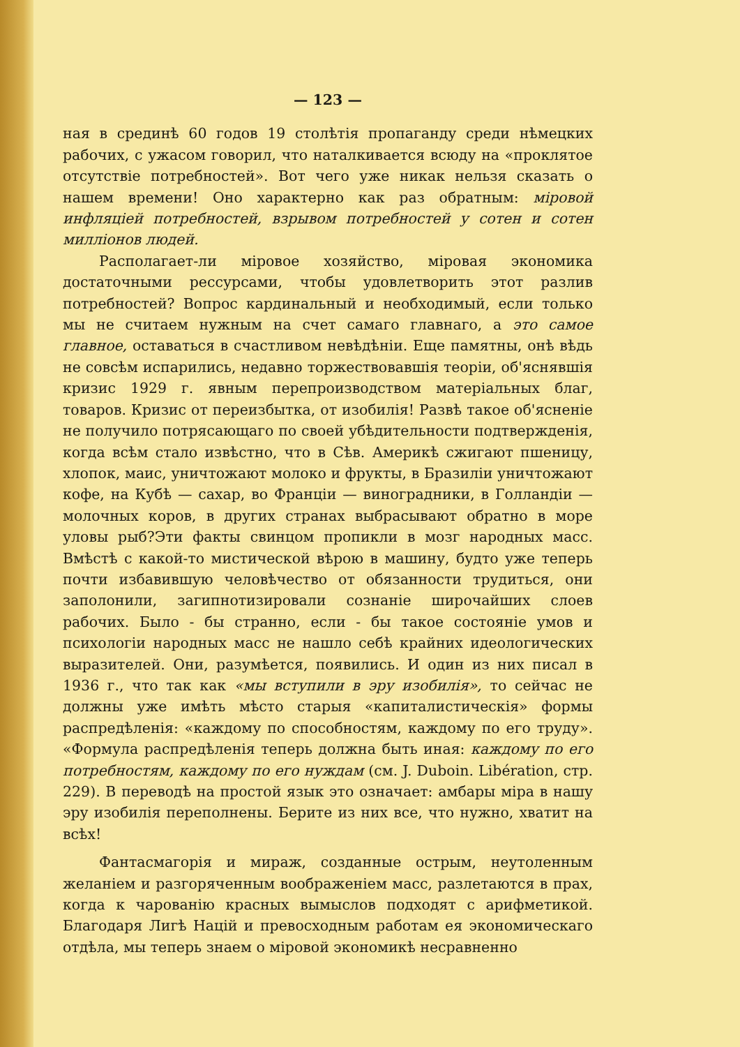— 123 —
ная в срединѣ 60 годов 19 столѣтія пропаганду среди нѣмецких рабочих, с ужасом говорил, что наталкивается всюду на «проклятое отсутствіе потребностей». Вот чего уже никак нельзя сказать о нашем времени! Оно характерно как раз обратным: міровой инфляціей потребностей, взрывом потребностей у сотен и сотен милліонов людей.
Располагает-ли міровое хозяйство, міровая экономика достаточными рессурсами, чтобы удовлетворить этот разлив потребностей? Вопрос кардинальный и необходимый, если только мы не считаем нужным на счет самаго главнаго, а это самое главное, оставаться в счастливом невѣдѣніи. Еще памятны, онѣ вѣдь не совсѣм испарились, недавно торжествовавшія теоріи, об'яснявшія кризис 1929 г. явным перепроизводством матеріальных благ, товаров. Кризис от переизбытка, от изобилія! Развѣ такое об'ясненіе не получило потрясающаго по своей убѣдительности подтвержденія, когда всѣм стало извѣстно, что в Сѣв. Америкѣ сжигают пшеницу, хлопок, маис, уничтожают молоко и фрукты, в Бразиліи уничтожают кофе, на Кубѣ — сахар, во Франціи — виноградники, в Голландіи — молочных коров, в других странах выбрасывают обратно в море уловы рыб?Эти факты свинцом пропикли в мозг народных масс. Вмѣстѣ с какой-то мистической вѣрою в машину, будто уже теперь почти избавившую человѣчество от обязанности трудиться, они заполонили, загипнотизировали сознаніе широчайших слоев рабочих. Было - бы странно, если - бы такое состояніе умов и психологіи народных масс не нашло себѣ крайних идеологических выразителей. Они, разумѣется, появились. И один из них писал в 1936 г., что так как «мы вступили в эру изобилія», то сейчас не должны уже имѣть мѣсто старыя «капиталистическія» формы распредѣленія: «каждому по способностям, каждому по его труду». «Формула распредѣленія теперь должна быть иная: каждому по его потребностям, каждому по его нуждам (см. J. Duboin. Libération, стр. 229). В переводѣ на простой язык это означает: амбары міра в нашу эру изобилія переполнены. Берите из них все, что нужно, хватит на всѣх!
Фантасмагорія и мираж, созданные острым, неутоленным желаніем и разгоряченным воображеніем масс, разлетаются в прах, когда к чарованію красных вымыслов подходят с арифметикой. Благодаря Лигѣ Націй и превосходным работам ея экономическаго отдѣла, мы теперь знаем о міровой экономикѣ несравненно